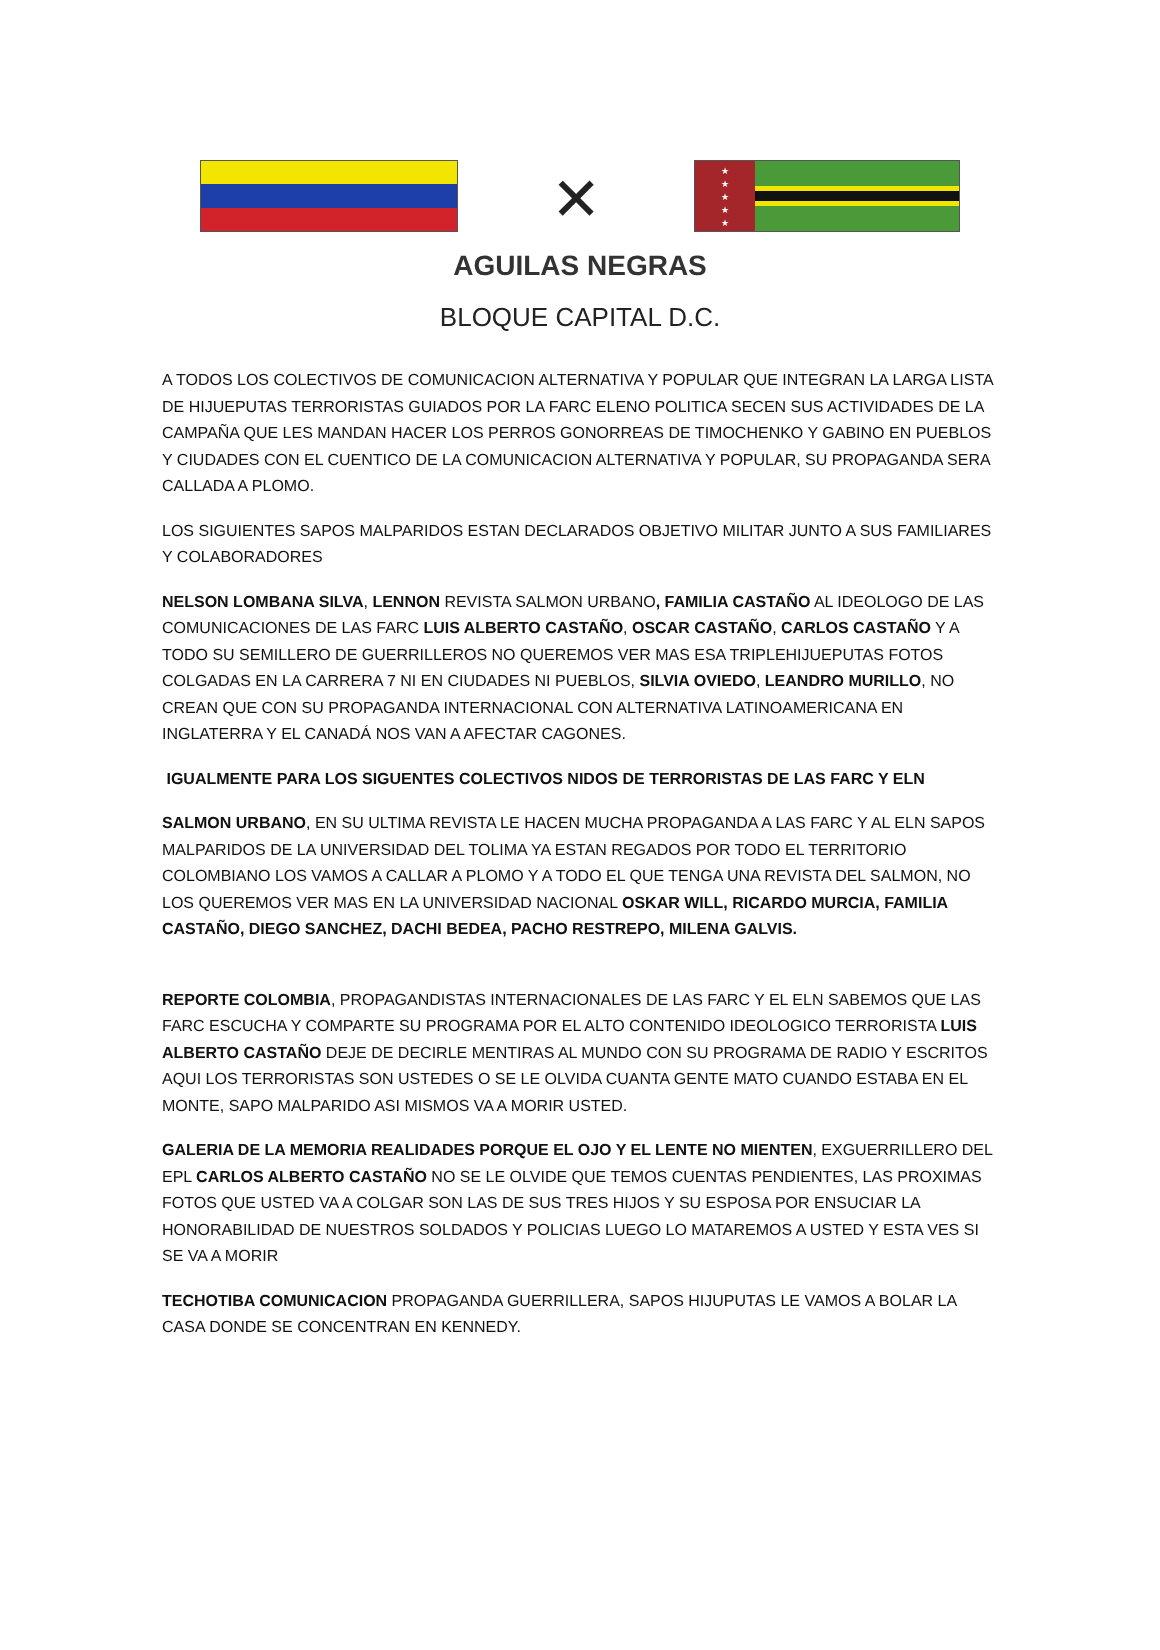✕
★
★
★
★
★
AGUILAS NEGRAS
BLOQUE CAPITAL D.C.
A TODOS LOS COLECTIVOS DE COMUNICACION ALTERNATIVA Y POPULAR QUE INTEGRAN LA LARGA LISTA DE HIJUEPUTAS TERRORISTAS GUIADOS POR LA FARC ELENO POLITICA SECEN SUS ACTIVIDADES DE LA CAMPAÑA QUE LES MANDAN HACER LOS PERROS GONORREAS DE TIMOCHENKO Y GABINO EN PUEBLOS Y CIUDADES CON EL CUENTICO DE LA COMUNICACION ALTERNATIVA Y POPULAR, SU PROPAGANDA SERA CALLADA A PLOMO.
LOS SIGUIENTES SAPOS MALPARIDOS ESTAN DECLARADOS OBJETIVO MILITAR JUNTO A SUS FAMILIARES Y COLABORADORES
NELSON LOMBANA SILVA, LENNON REVISTA SALMON URBANO, FAMILIA CASTAÑO AL IDEOLOGO DE LAS COMUNICACIONES DE LAS FARC LUIS ALBERTO CASTAÑO, OSCAR CASTAÑO, CARLOS CASTAÑO Y A TODO SU SEMILLERO DE GUERRILLEROS NO QUEREMOS VER MAS ESA TRIPLEHIJUEPUTAS FOTOS COLGADAS EN LA CARRERA 7 NI EN CIUDADES NI PUEBLOS, SILVIA OVIEDO, LEANDRO MURILLO, NO CREAN QUE CON SU PROPAGANDA INTERNACIONAL CON ALTERNATIVA LATINOAMERICANA EN INGLATERRA Y EL CANADÁ NOS VAN A AFECTAR CAGONES.
IGUALMENTE PARA LOS SIGUENTES COLECTIVOS NIDOS DE TERRORISTAS DE LAS FARC Y ELN
SALMON URBANO, EN SU ULTIMA REVISTA LE HACEN MUCHA PROPAGANDA A LAS FARC Y AL ELN SAPOS MALPARIDOS DE LA UNIVERSIDAD DEL TOLIMA YA ESTAN REGADOS POR TODO EL TERRITORIO COLOMBIANO LOS VAMOS A CALLAR A PLOMO Y A TODO EL QUE TENGA UNA REVISTA DEL SALMON, NO LOS QUEREMOS VER MAS EN LA UNIVERSIDAD NACIONAL OSKAR WILL, RICARDO MURCIA, FAMILIA CASTAÑO, DIEGO SANCHEZ, DACHI BEDEA, PACHO RESTREPO, MILENA GALVIS.
REPORTE COLOMBIA, PROPAGANDISTAS INTERNACIONALES DE LAS FARC Y EL ELN SABEMOS QUE LAS FARC ESCUCHA Y COMPARTE SU PROGRAMA POR EL ALTO CONTENIDO IDEOLOGICO TERRORISTA LUIS ALBERTO CASTAÑO DEJE DE DECIRLE MENTIRAS AL MUNDO CON SU PROGRAMA DE RADIO Y ESCRITOS AQUI LOS TERRORISTAS SON USTEDES O SE LE OLVIDA CUANTA GENTE MATO CUANDO ESTABA EN EL MONTE, SAPO MALPARIDO ASI MISMOS VA A MORIR USTED.
GALERIA DE LA MEMORIA REALIDADES PORQUE EL OJO Y EL LENTE NO MIENTEN, EXGUERRILLERO DEL EPL CARLOS ALBERTO CASTAÑO NO SE LE OLVIDE QUE TEMOS CUENTAS PENDIENTES, LAS PROXIMAS FOTOS QUE USTED VA A COLGAR SON LAS DE SUS TRES HIJOS Y SU ESPOSA POR ENSUCIAR LA HONORABILIDAD DE NUESTROS SOLDADOS Y POLICIAS LUEGO LO MATAREMOS A USTED Y ESTA VES SI SE VA A MORIR
TECHOTIBA COMUNICACION PROPAGANDA GUERRILLERA, SAPOS HIJUPUTAS LE VAMOS A BOLAR LA CASA DONDE SE CONCENTRAN EN KENNEDY.